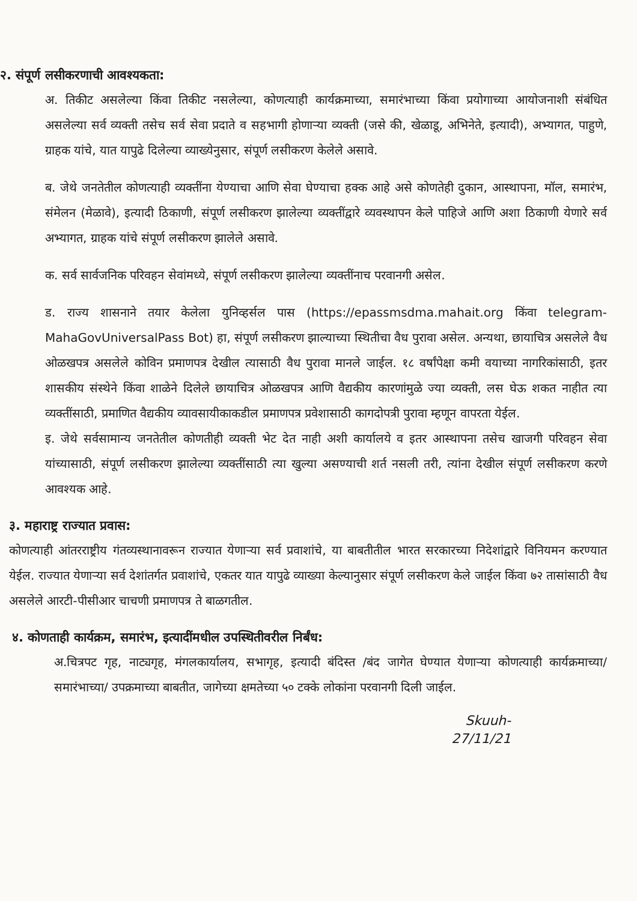२. संपूर्ण लसीकरणाची आवश्यकता:
अ. तिकीट असलेल्या किंवा तिकीट नसलेल्या, कोणत्याही कार्यक्रमाच्या, समारंभाच्या किंवा प्रयोगाच्या आयोजनाशी संबंधित असलेल्या सर्व व्यक्ती तसेच सर्व सेवा प्रदाते व सहभागी होणाऱ्या व्यक्ती (जसे की, खेळाडू, अभिनेते, इत्यादी), अभ्यागत, पाहुणे, ग्राहक यांचे, यात यापुढे दिलेल्या व्याख्येनुसार, संपूर्ण लसीकरण केलेले असावे.
ब. जेथे जनतेतील कोणत्याही व्यक्तींना येण्याचा आणि सेवा घेण्याचा हक्क आहे असे कोणतेही दुकान, आस्थापना, मॉल, समारंभ, संमेलन (मेळावे), इत्यादी ठिकाणी, संपूर्ण लसीकरण झालेल्या व्यक्तींद्वारे व्यवस्थापन केले पाहिजे आणि अशा ठिकाणी येणारे सर्व अभ्यागत, ग्राहक यांचे संपूर्ण लसीकरण झालेले असावे.
क. सर्व सार्वजनिक परिवहन सेवांमध्ये, संपूर्ण लसीकरण झालेल्या व्यक्तींनाच परवानगी असेल.
ड. राज्य शासनाने तयार केलेला युनिव्हर्सल पास (https://epassmsdma.mahait.org किंवा telegram-MahaGovUniversalPass Bot) हा, संपूर्ण लसीकरण झाल्याच्या स्थितीचा वैध पुरावा असेल. अन्यथा, छायाचित्र असलेले वैध ओळखपत्र असलेले कोविन प्रमाणपत्र देखील त्यासाठी वैध पुरावा मानले जाईल. १८ वर्षांपेक्षा कमी वयाच्या नागरिकांसाठी, इतर शासकीय संस्थेने किंवा शाळेने दिलेले छायाचित्र ओळखपत्र आणि वैद्यकीय कारणांमुळे ज्या व्यक्ती, लस घेऊ शकत नाहीत त्या व्यक्तींसाठी, प्रमाणित वैद्यकीय व्यावसायीकाकडील प्रमाणपत्र प्रवेशासाठी कागदोपत्री पुरावा म्हणून वापरता येईल.
इ. जेथे सर्वसामान्य जनतेतील कोणतीही व्यक्ती भेट देत नाही अशी कार्यालये व इतर आस्थापना तसेच खाजगी परिवहन सेवा यांच्यासाठी, संपूर्ण लसीकरण झालेल्या व्यक्तींसाठी त्या खुल्या असण्याची शर्त नसली तरी, त्यांना देखील संपूर्ण लसीकरण करणे आवश्यक आहे.
३. महाराष्ट्र राज्यात प्रवास:
कोणत्याही आंतरराष्ट्रीय गंतव्यस्थानावरून राज्यात येणाऱ्या सर्व प्रवाशांचे, या बाबतीतील भारत सरकारच्या निदेशांद्वारे विनियमन करण्यात येईल. राज्यात येणाऱ्या सर्व देशांतर्गत प्रवाशांचे, एकतर यात यापुढे व्याख्या केल्यानुसार संपूर्ण लसीकरण केले जाईल किंवा ७२ तासांसाठी वैध असलेले आरटी-पीसीआर चाचणी प्रमाणपत्र ते बाळगतील.
४. कोणताही कार्यक्रम, समारंभ, इत्यादींमधील उपस्थितीवरील निर्बंध:
अ.चित्रपट गृह, नाट्यगृह, मंगलकार्यालय, सभागृह, इत्यादी बंदिस्त /बंद जागेत घेण्यात येणाऱ्या कोणत्याही कार्यक्रमाच्या/समारंभाच्या/ उपक्रमाच्या बाबतीत, जागेच्या क्षमतेच्या ५० टक्के लोकांना परवानगी दिली जाईल.
Skuuh-
27/11/21